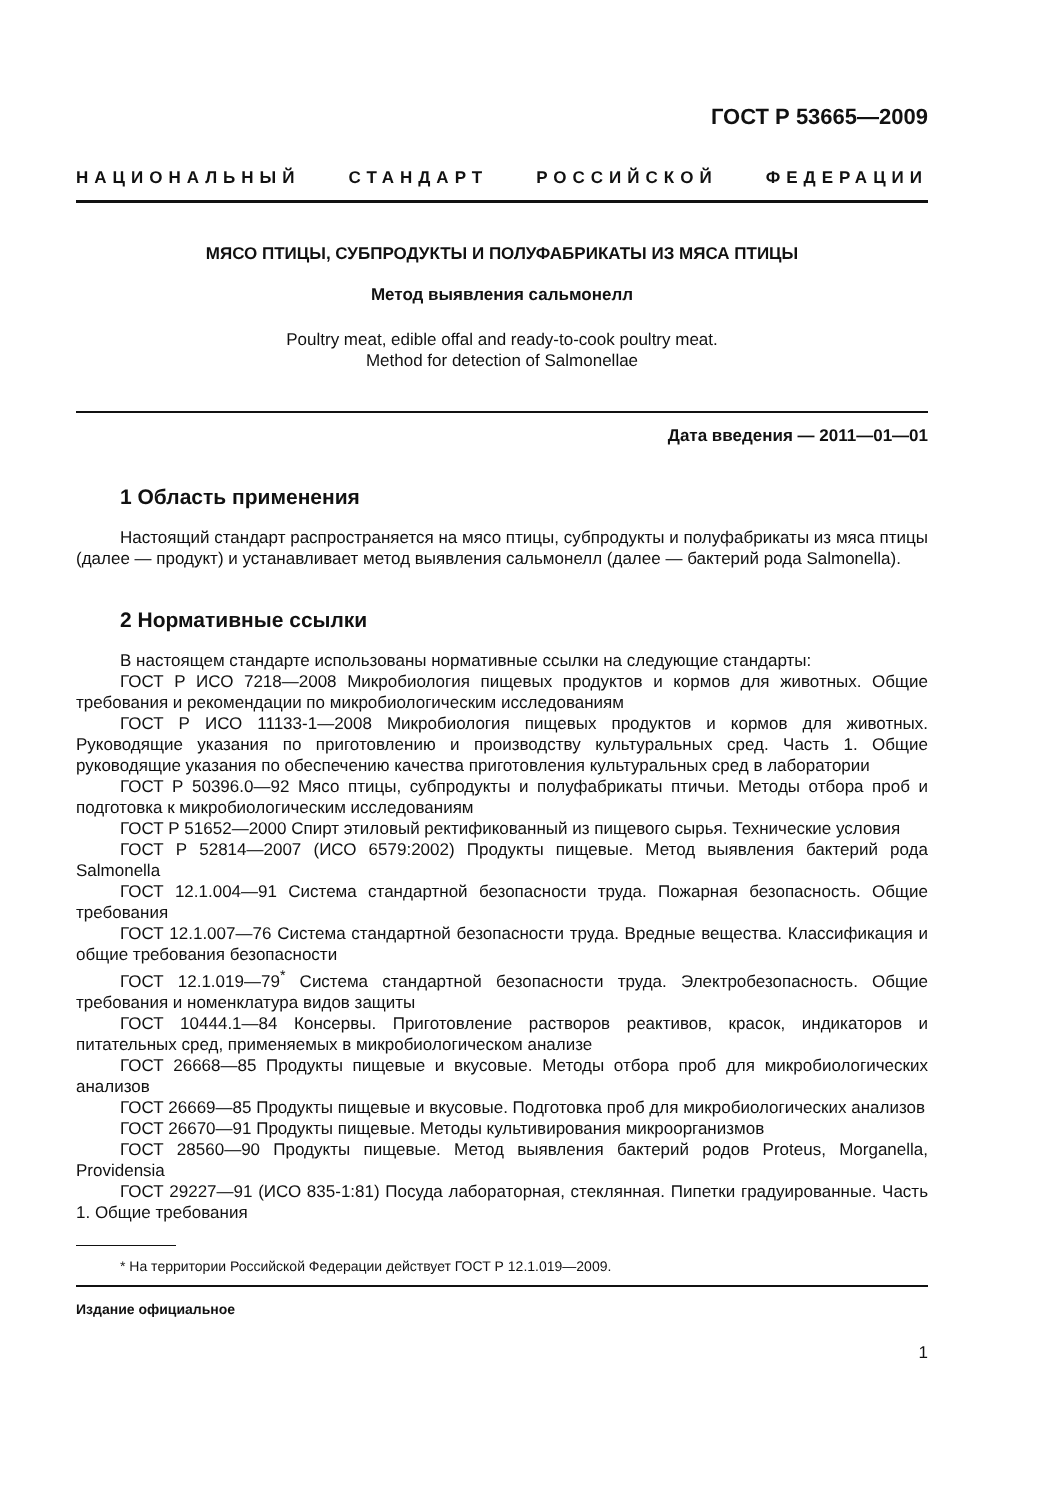ГОСТ Р 53665—2009
НАЦИОНАЛЬНЫЙ СТАНДАРТ РОССИЙСКОЙ ФЕДЕРАЦИИ
МЯСО ПТИЦЫ, СУБПРОДУКТЫ И ПОЛУФАБРИКАТЫ ИЗ МЯСА ПТИЦЫ
Метод выявления сальмонелл
Poultry meat, edible offal and ready-to-cook poultry meat.
Method for detection of Salmonellae
Дата введения — 2011—01—01
1 Область применения
Настоящий стандарт распространяется на мясо птицы, субпродукты и полуфабрикаты из мяса птицы (далее — продукт) и устанавливает метод выявления сальмонелл (далее — бактерий рода Salmonella).
2 Нормативные ссылки
В настоящем стандарте использованы нормативные ссылки на следующие стандарты:
ГОСТ Р ИСО 7218—2008 Микробиология пищевых продуктов и кормов для животных. Общие требования и рекомендации по микробиологическим исследованиям
ГОСТ Р ИСО 11133-1—2008 Микробиология пищевых продуктов и кормов для животных. Руководящие указания по приготовлению и производству культуральных сред. Часть 1. Общие руководящие указания по обеспечению качества приготовления культуральных сред в лаборатории
ГОСТ Р 50396.0—92 Мясо птицы, субпродукты и полуфабрикаты птичьи. Методы отбора проб и подготовка к микробиологическим исследованиям
ГОСТ Р 51652—2000 Спирт этиловый ректификованный из пищевого сырья. Технические условия
ГОСТ Р 52814—2007 (ИСО 6579:2002) Продукты пищевые. Метод выявления бактерий рода Salmonella
ГОСТ 12.1.004—91 Система стандартной безопасности труда. Пожарная безопасность. Общие требования
ГОСТ 12.1.007—76 Система стандартной безопасности труда. Вредные вещества. Классификация и общие требования безопасности
ГОСТ 12.1.019—79<sup>*</sup> Система стандартной безопасности труда. Электробезопасность. Общие требования и номенклатура видов защиты
ГОСТ 10444.1—84 Консервы. Приготовление растворов реактивов, красок, индикаторов и питательных сред, применяемых в микробиологическом анализе
ГОСТ 26668—85 Продукты пищевые и вкусовые. Методы отбора проб для микробиологических анализов
ГОСТ 26669—85 Продукты пищевые и вкусовые. Подготовка проб для микробиологических анализов
ГОСТ 26670—91 Продукты пищевые. Методы культивирования микроорганизмов
ГОСТ 28560—90 Продукты пищевые. Метод выявления бактерий родов Proteus, Morganella, Providensia
ГОСТ 29227—91 (ИСО 835-1:81) Посуда лабораторная, стеклянная. Пипетки градуированные. Часть 1. Общие требования
* На территории Российской Федерации действует ГОСТ Р 12.1.019—2009.
Издание официальное
1